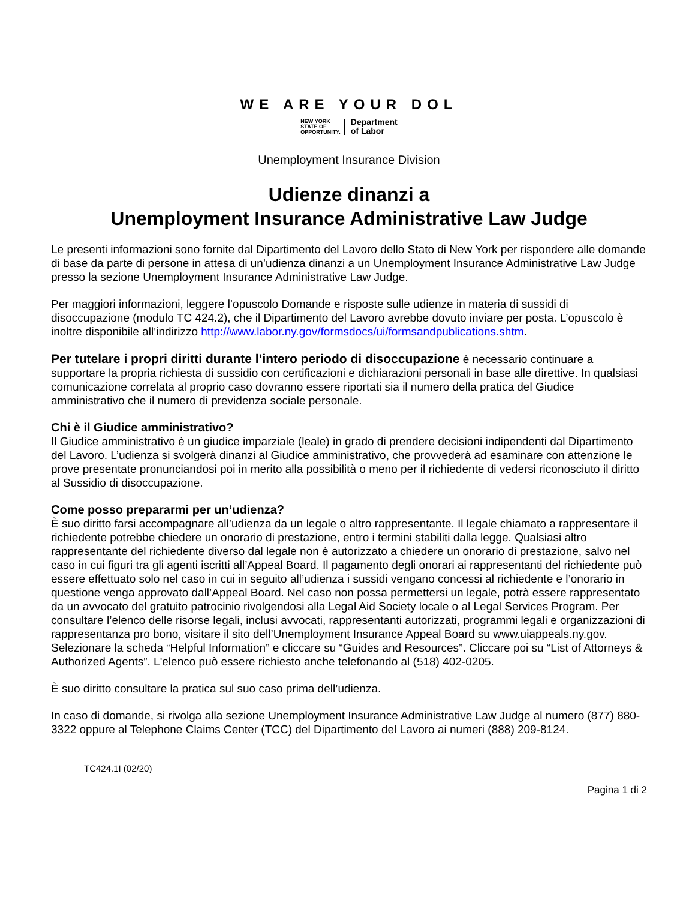WE ARE YOUR DOL
NEW YORK
STATE OF
OPPORTUNITY. Department
of Labor
Unemployment Insurance Division
Udienze dinanzi a
Unemployment Insurance Administrative Law Judge
Le presenti informazioni sono fornite dal Dipartimento del Lavoro dello Stato di New York per rispondere alle domande di base da parte di persone in attesa di un’udienza dinanzi a un Unemployment Insurance Administrative Law Judge presso la sezione Unemployment Insurance Administrative Law Judge.
Per maggiori informazioni, leggere l’opuscolo Domande e risposte sulle udienze in materia di sussidi di disoccupazione (modulo TC 424.2), che il Dipartimento del Lavoro avrebbe dovuto inviare per posta. L’opuscolo è inoltre disponibile all’indirizzo http://www.labor.ny.gov/formsdocs/ui/formsandpublications.shtm.
Per tutelare i propri diritti durante l’intero periodo di disoccupazione è necessario continuare a supportare la propria richiesta di sussidio con certificazioni e dichiarazioni personali in base alle direttive. In qualsiasi comunicazione correlata al proprio caso dovranno essere riportati sia il numero della pratica del Giudice amministrativo che il numero di previdenza sociale personale.
Chi è il Giudice amministrativo?
Il Giudice amministrativo è un giudice imparziale (leale) in grado di prendere decisioni indipendenti dal Dipartimento del Lavoro. L’udienza si svolgerà dinanzi al Giudice amministrativo, che provvederà ad esaminare con attenzione le prove presentate pronunciandosi poi in merito alla possibilità o meno per il richiedente di vedersi riconosciuto il diritto al Sussidio di disoccupazione.
Come posso prepararmi per un’udienza?
È suo diritto farsi accompagnare all’udienza da un legale o altro rappresentante. Il legale chiamato a rappresentare il richiedente potrebbe chiedere un onorario di prestazione, entro i termini stabiliti dalla legge. Qualsiasi altro rappresentante del richiedente diverso dal legale non è autorizzato a chiedere un onorario di prestazione, salvo nel caso in cui figuri tra gli agenti iscritti all’Appeal Board. Il pagamento degli onorari ai rappresentanti del richiedente può essere effettuato solo nel caso in cui in seguito all’udienza i sussidi vengano concessi al richiedente e l’onorario in questione venga approvato dall’Appeal Board. Nel caso non possa permettersi un legale, potrà essere rappresentato da un avvocato del gratuito patrocinio rivolgendosi alla Legal Aid Society locale o al Legal Services Program. Per consultare l’elenco delle risorse legali, inclusi avvocati, rappresentanti autorizzati, programmi legali e organizzazioni di rappresentanza pro bono, visitare il sito dell’Unemployment Insurance Appeal Board su www.uiappeals.ny.gov. Selezionare la scheda “Helpful Information” e cliccare su “Guides and Resources”. Cliccare poi su “List of Attorneys & Authorized Agents”. L'elenco può essere richiesto anche telefonando al (518) 402-0205.
È suo diritto consultare la pratica sul suo caso prima dell’udienza.
In caso di domande, si rivolga alla sezione Unemployment Insurance Administrative Law Judge al numero (877) 880-3322 oppure al Telephone Claims Center (TCC) del Dipartimento del Lavoro ai numeri (888) 209-8124.
TC424.1I (02/20)
Pagina 1 di 2